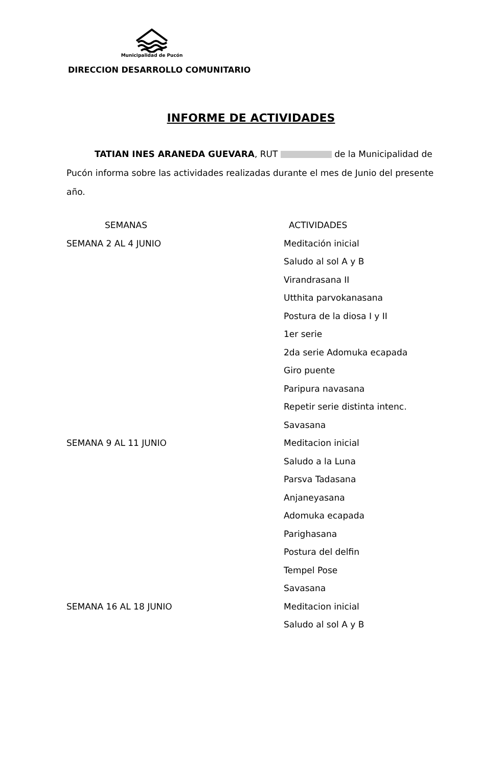Municipalidad de Pucón
DIRECCION DESARROLLO COMUNITARIO
INFORME DE ACTIVIDADES
TATIAN INES ARANEDA GUEVARA, RUT de la Municipalidad de Pucón informa sobre las actividades realizadas durante el mes de Junio del presente año.
| SEMANAS | ACTIVIDADES |
| --- | --- |
| SEMANA 2 AL 4 JUNIO | Meditación inicial |
| | Saludo al sol A y B |
| | Virandrasana II |
| | Utthita parvokanasana |
| | Postura de la diosa I y II |
| | 1er serie |
| | 2da serie Adomuka ecapada |
| | Giro puente |
| | Paripura navasana |
| | Repetir serie distinta intenc. |
| | Savasana |
| SEMANA 9 AL 11 JUNIO | Meditacion inicial |
| | Saludo a la Luna |
| | Parsva Tadasana |
| | Anjaneyasana |
| | Adomuka ecapada |
| | Parighasana |
| | Postura del delfin |
| | Tempel Pose |
| | Savasana |
| SEMANA 16 AL 18 JUNIO | Meditacion inicial |
| | Saludo al sol A y B |